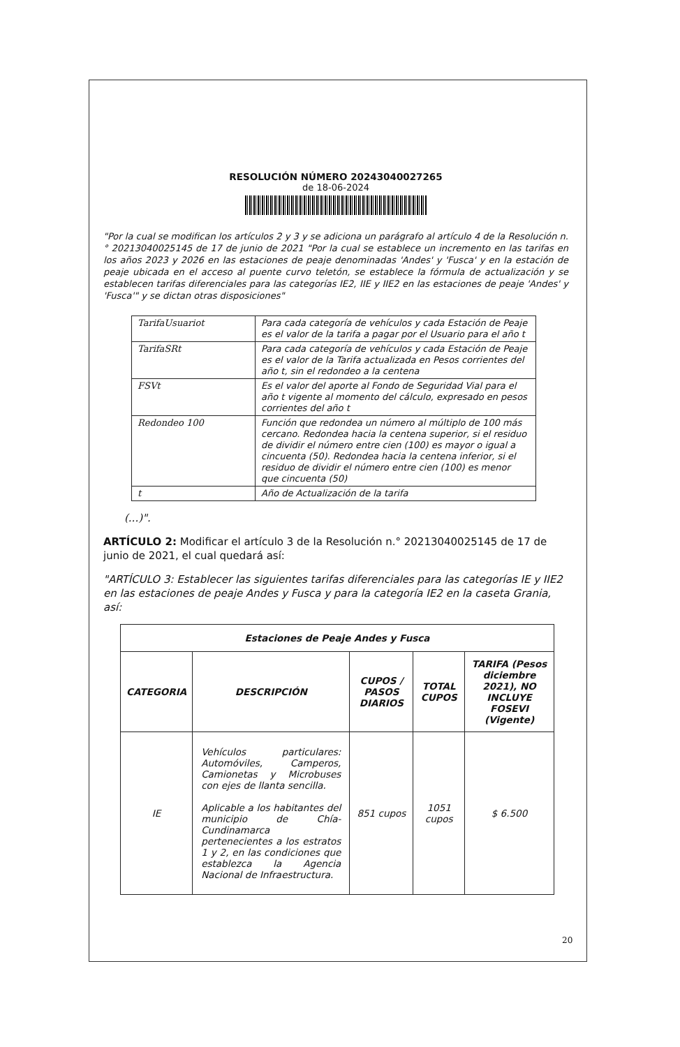RESOLUCIÓN NÚMERO 20243040027265
de 18-06-2024
"Por la cual se modifican los artículos 2 y 3 y se adiciona un parágrafo al artículo 4 de la Resolución n.° 20213040025145 de 17 de junio de 2021 "Por la cual se establece un incremento en las tarifas en los años 2023 y 2026 en las estaciones de peaje denominadas 'Andes' y 'Fusca' y en la estación de peaje ubicada en el acceso al puente curvo teletón, se establece la fórmula de actualización y se establecen tarifas diferenciales para las categorías IE2, IIE y IIE2 en las estaciones de peaje 'Andes' y 'Fusca'" y se dictan otras disposiciones"
| TarifaUsuariot | Para cada categoría de vehículos y cada Estación de Peaje es el valor de la tarifa a pagar por el Usuario para el año t |
| TarifaSRt | Para cada categoría de vehículos y cada Estación de Peaje es el valor de la Tarifa actualizada en Pesos corrientes del año t, sin el redondeo a la centena |
| FSVt | Es el valor del aporte al Fondo de Seguridad Vial para el año t vigente al momento del cálculo, expresado en pesos corrientes del año t |
| Redondeo 100 | Función que redondea un número al múltiplo de 100 más cercano. Redondea hacia la centena superior, si el residuo de dividir el número entre cien (100) es mayor o igual a cincuenta (50). Redondea hacia la centena inferior, si el residuo de dividir el número entre cien (100) es menor que cincuenta (50) |
| t | Año de Actualización de la tarifa |
(...)".
ARTÍCULO 2: Modificar el artículo 3 de la Resolución n.° 20213040025145 de 17 de junio de 2021, el cual quedará así:
"ARTÍCULO 3: Establecer las siguientes tarifas diferenciales para las categorías IE y IIE2 en las estaciones de peaje Andes y Fusca y para la categoría IE2 en la caseta Grania, así:
| Estaciones de Peaje Andes y Fusca | | | | |
| --- | --- | --- | --- | --- |
| CATEGORIA | DESCRIPCIÓN | CUPOS / PASOS DIARIOS | TOTAL CUPOS | TARIFA (Pesos diciembre 2021), NO INCLUYE FOSEVI (Vigente) |
| IE | Vehículos particulares: Automóviles, Camperos, Camionetas y Microbuses con ejes de llanta sencilla. Aplicable a los habitantes del municipio de Chía-Cundinamarca pertenecientes a los estratos 1 y 2, en las condiciones que establezca la Agencia Nacional de Infraestructura. | 851 cupos | 1051 cupos | $ 6.500 |
20